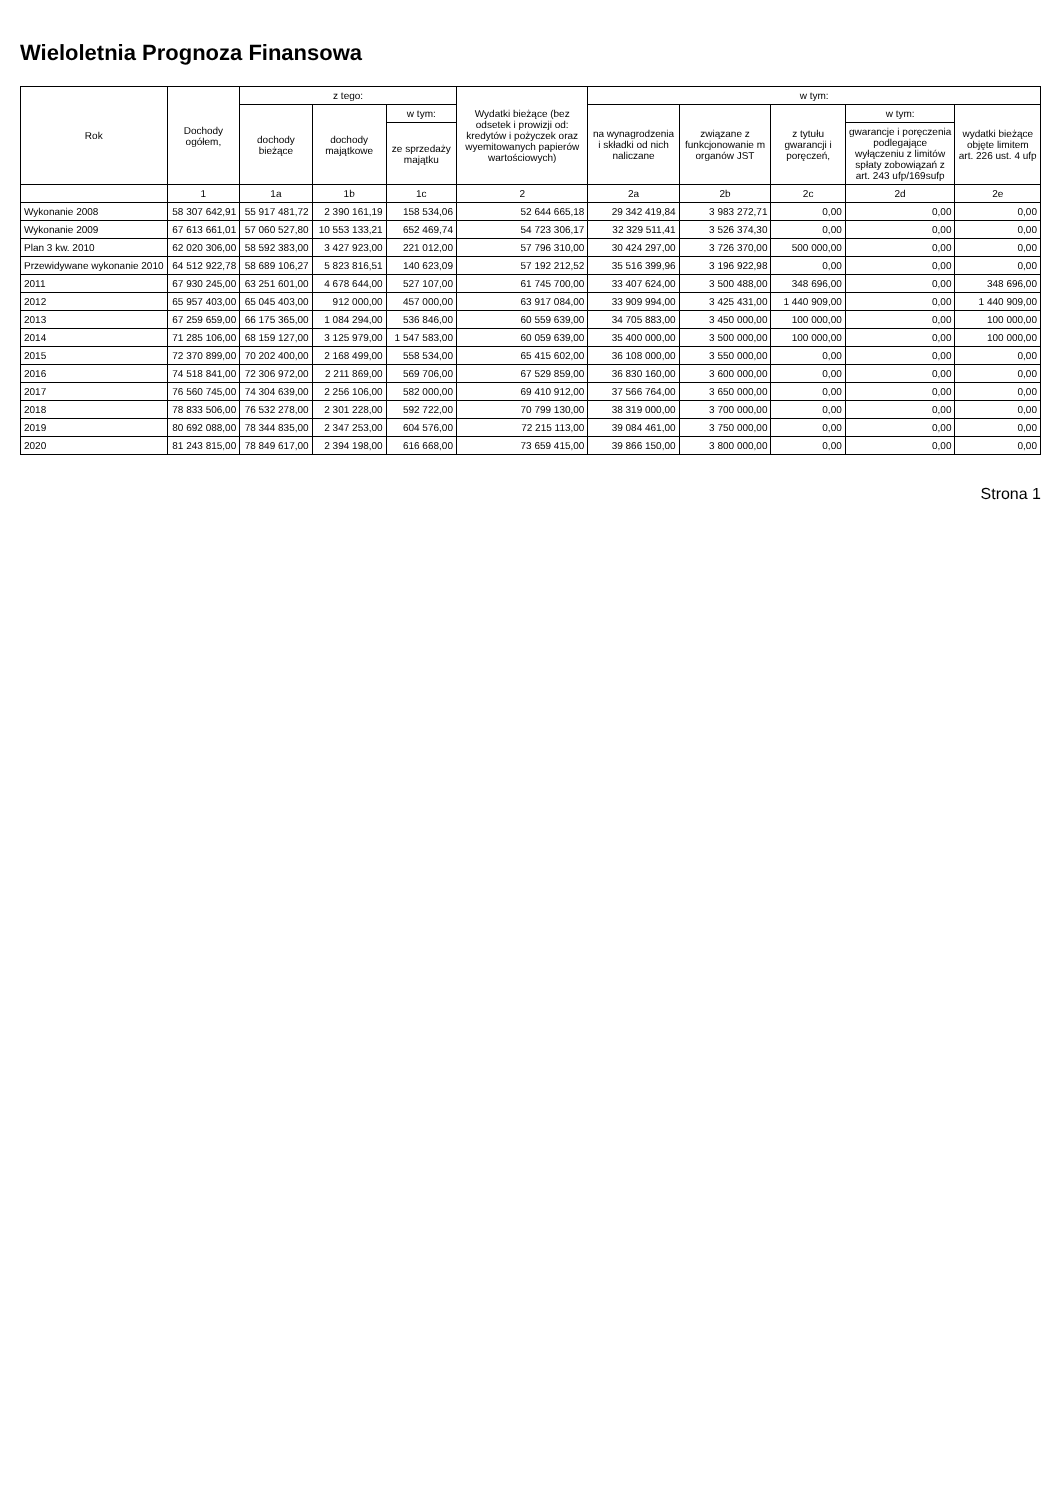Wieloletnia Prognoza Finansowa
| Rok | Dochody ogółem, | z tego: | | | Wydatki bieżące (bez odsetek i prowizji od: kredytów i pożyczek oraz wyemitowanych papierów wartościowych) | w tym: | | | | |
| --- | --- | --- | --- | --- | --- | --- | --- | --- | --- | --- |
| | | dochody bieżące | dochody majątkowe | w tym: | | na wynagrodzenia i składki od nich naliczane | związane z funkcjonowanie m organów JST | z tytułu gwarancji i poręczeń, | w tym: | wydatki bieżące objęte limitem art. 226 ust. 4 ufp |
| | | | | ze sprzedaży majątku | | | | | gwarancje i poręczenia podlegające wyłączeniu z limitów spłaty zobowiązań z art. 243 ufp/169sufp | |
| | 1 | 1a | 1b | 1c | 2 | 2a | 2b | 2c | 2d | 2e |
| Wykonanie 2008 | 58 307 642,91 | 55 917 481,72 | 2 390 161,19 | 158 534,06 | 52 644 665,18 | 29 342 419,84 | 3 983 272,71 | 0,00 | 0,00 | 0,00 |
| Wykonanie 2009 | 67 613 661,01 | 57 060 527,80 | 10 553 133,21 | 652 469,74 | 54 723 306,17 | 32 329 511,41 | 3 526 374,30 | 0,00 | 0,00 | 0,00 |
| Plan 3 kw. 2010 | 62 020 306,00 | 58 592 383,00 | 3 427 923,00 | 221 012,00 | 57 796 310,00 | 30 424 297,00 | 3 726 370,00 | 500 000,00 | 0,00 | 0,00 |
| Przewidywane wykonanie 2010 | 64 512 922,78 | 58 689 106,27 | 5 823 816,51 | 140 623,09 | 57 192 212,52 | 35 516 399,96 | 3 196 922,98 | 0,00 | 0,00 | 0,00 |
| 2011 | 67 930 245,00 | 63 251 601,00 | 4 678 644,00 | 527 107,00 | 61 745 700,00 | 33 407 624,00 | 3 500 488,00 | 348 696,00 | 0,00 | 348 696,00 |
| 2012 | 65 957 403,00 | 65 045 403,00 | 912 000,00 | 457 000,00 | 63 917 084,00 | 33 909 994,00 | 3 425 431,00 | 1 440 909,00 | 0,00 | 1 440 909,00 |
| 2013 | 67 259 659,00 | 66 175 365,00 | 1 084 294,00 | 536 846,00 | 60 559 639,00 | 34 705 883,00 | 3 450 000,00 | 100 000,00 | 0,00 | 100 000,00 |
| 2014 | 71 285 106,00 | 68 159 127,00 | 3 125 979,00 | 1 547 583,00 | 60 059 639,00 | 35 400 000,00 | 3 500 000,00 | 100 000,00 | 0,00 | 100 000,00 |
| 2015 | 72 370 899,00 | 70 202 400,00 | 2 168 499,00 | 558 534,00 | 65 415 602,00 | 36 108 000,00 | 3 550 000,00 | 0,00 | 0,00 | 0,00 |
| 2016 | 74 518 841,00 | 72 306 972,00 | 2 211 869,00 | 569 706,00 | 67 529 859,00 | 36 830 160,00 | 3 600 000,00 | 0,00 | 0,00 | 0,00 |
| 2017 | 76 560 745,00 | 74 304 639,00 | 2 256 106,00 | 582 000,00 | 69 410 912,00 | 37 566 764,00 | 3 650 000,00 | 0,00 | 0,00 | 0,00 |
| 2018 | 78 833 506,00 | 76 532 278,00 | 2 301 228,00 | 592 722,00 | 70 799 130,00 | 38 319 000,00 | 3 700 000,00 | 0,00 | 0,00 | 0,00 |
| 2019 | 80 692 088,00 | 78 344 835,00 | 2 347 253,00 | 604 576,00 | 72 215 113,00 | 39 084 461,00 | 3 750 000,00 | 0,00 | 0,00 | 0,00 |
| 2020 | 81 243 815,00 | 78 849 617,00 | 2 394 198,00 | 616 668,00 | 73 659 415,00 | 39 866 150,00 | 3 800 000,00 | 0,00 | 0,00 | 0,00 |
Strona 1